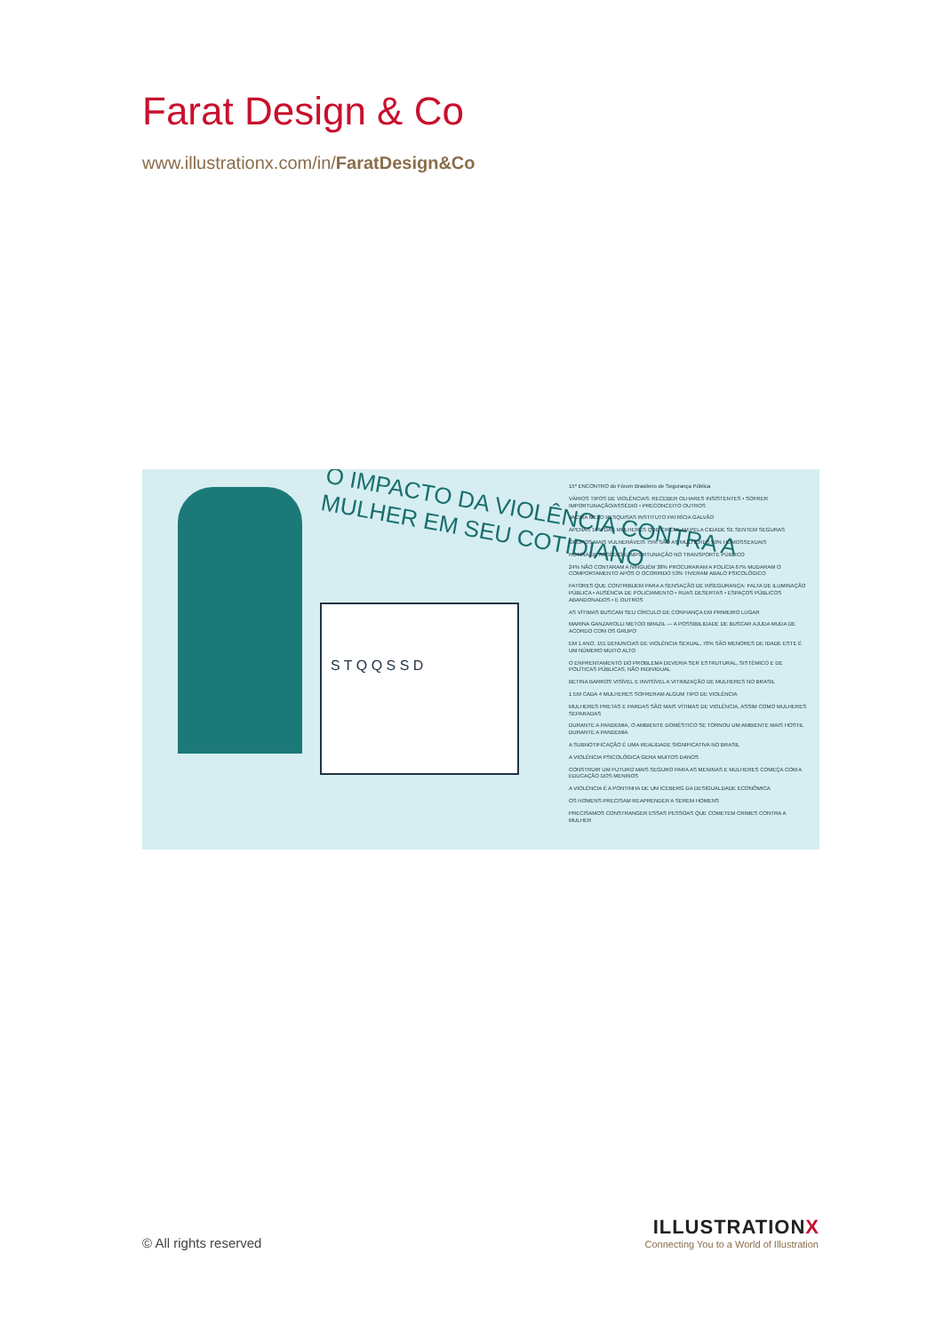Farat Design & Co
www.illustrationx.com/in/FaratDesign&Co
O IMPACTO DA VIOLÊNCIA CONTRA A MULHER EM SEU COTIDIANO
S T Q Q S S D
15º ENCONTRO do Fórum Brasileiro de Segurança Pública
VÁRIOS TIPOS DE VIOLÊNCIAS: RECEBER OLHARES INSISTENTES • SOFRER IMPORTUNAÇÃO/ASSÉDIO • PRECONCEITO OUTROS
JACIRA MELO PESQUISAS INSTITUTO PATRÍCIA GALVÃO
APENAS 16% DAS MULHERES QUE CIRCULAM PELA CIDADE SE SENTEM SEGURAS
GRUPOS MAIS VULNERÁVEIS 75% SÃO AS MULHERES 50% HOMOSSEXUAIS
ROTINA DE ASSÉDIO E IMPORTUNAÇÃO NO TRANSPORTE PÚBLICO
24% NÃO CONTARAM A NINGUÉM 38% PROCURARAM A POLÍCIA 67% MUDARAM O COMPORTAMENTO APÓS O OCORRIDO 53% TIVERAM ABALO PSICOLÓGICO
FATORES QUE CONTRIBUEM PARA A SENSAÇÃO DE INSEGURANÇA: FALTA DE ILUMINAÇÃO PÚBLICA • AUSÊNCIA DE POLICIAMENTO • RUAS DESERTAS • ESPAÇOS PÚBLICOS ABANDONADOS • E OUTROS
AS VÍTIMAS BUSCAM SEU CÍRCULO DE CONFIANÇA EM PRIMEIRO LUGAR
MARINA GANZAROLLI METOO BRAZIL — A POSSIBILIDADE DE BUSCAR AJUDA MUDA DE ACORDO COM OS GRUPO
EM 1 ANO, 151 DENUNCIAS DE VIOLÊNCIA SEXUAL, 70% SÃO MENORES DE IDADE ESTE É UM NÚMERO MUITO ALTO
O ENFRENTAMENTO DO PROBLEMA DEVERIA SER ESTRUTURAL, SISTÊMICO E DE POLÍTICAS PÚBLICAS, NÃO INDIVIDUAL
BETINA BARROS VISÍVEL E INVISÍVEL A VITIMIZAÇÃO DE MULHERES NO BRASIL
1 EM CADA 4 MULHERES SOFRERAM ALGUM TIPO DE VIOLÊNCIA
MULHERES PRETAS E PARDAS SÃO MAIS VÍTIMAS DE VIOLÊNCIA, ASSIM COMO MULHERES SEPARADAS
DURANTE A PANDEMIA, O AMBIENTE DOMÉSTICO SE TORNOU UM AMBIENTE MAIS HOSTIL DURANTE A PANDEMIA
A SUBNOTIFICAÇÃO É UMA REALIDADE SIGNIFICATIVA NO BRASIL
A VIOLÊNCIA PSICOLÓGICA GERA MUITOS DANOS
CONSTRUIR UM FUTURO MAIS SEGURO PARA AS MENINAS E MULHERES COMEÇA COM A EDUCAÇÃO DOS MENINOS
A VIOLÊNCIA É A PONTINHA DE UM ICEBERG DA DESIGUALDADE ECONÔMICA
OS HOMENS PRECISAM REAPRENDER A SEREM HOMENS
PRECISAMOS CONSTRANGER ESSAS PESSOAS QUE COMETEM CRIMES CONTRA A MULHER
© All rights reserved
ILLUSTRATION X
Connecting You to a World of Illustration